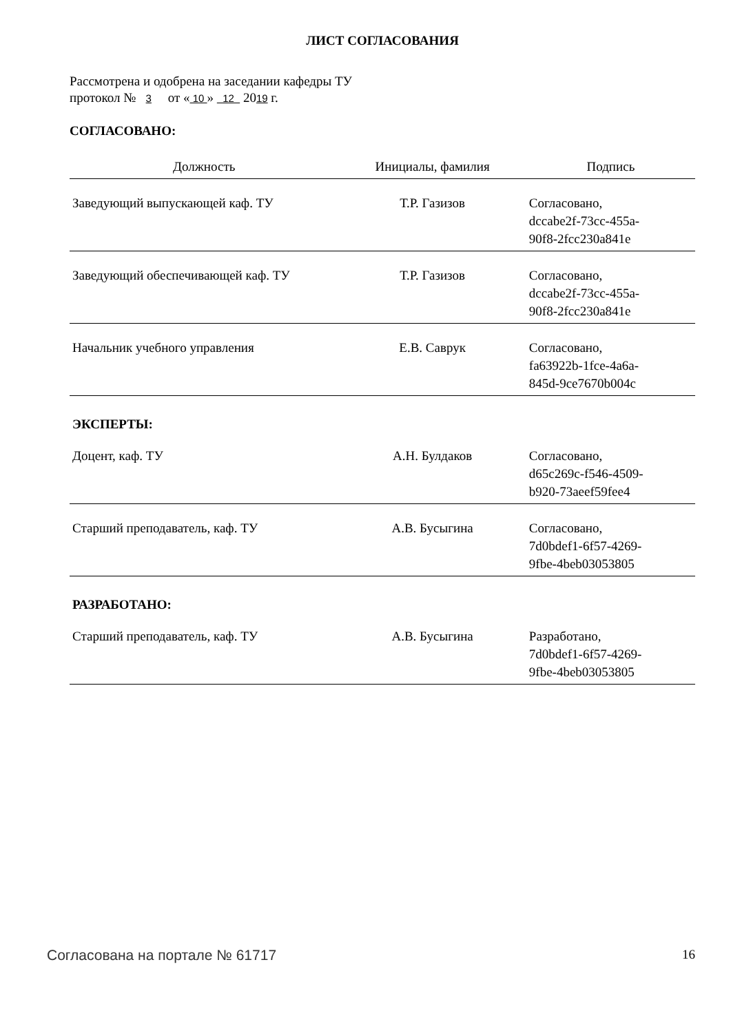ЛИСТ СОГЛАСОВАНИЯ
Рассмотрена и одобрена на заседании кафедры ТУ
протокол № 3 от « 10 » 12 2019 г.
СОГЛАСОВАНО:
| Должность | Инициалы, фамилия | Подпись |
| --- | --- | --- |
| Заведующий выпускающей каф. ТУ | Т.Р. Газизов | Согласовано, dccabe2f-73cc-455a- 90f8-2fcc230a841e |
| Заведующий обеспечивающей каф. ТУ | Т.Р. Газизов | Согласовано, dccabe2f-73cc-455a- 90f8-2fcc230a841e |
| Начальник учебного управления | Е.В. Саврук | Согласовано, fa63922b-1fce-4a6a- 845d-9ce7670b004c |
| ЭКСПЕРТЫ: | | |
| Доцент, каф. ТУ | А.Н. Булдаков | Согласовано, d65c269c-f546-4509- b920-73aeef59fee4 |
| Старший преподаватель, каф. ТУ | А.В. Бусыгина | Согласовано, 7d0bdef1-6f57-4269- 9fbe-4beb03053805 |
| РАЗРАБОТАНО: | | |
| Старший преподаватель, каф. ТУ | А.В. Бусыгина | Разработано, 7d0bdef1-6f57-4269- 9fbe-4beb03053805 |
Согласована на портале № 61717 16